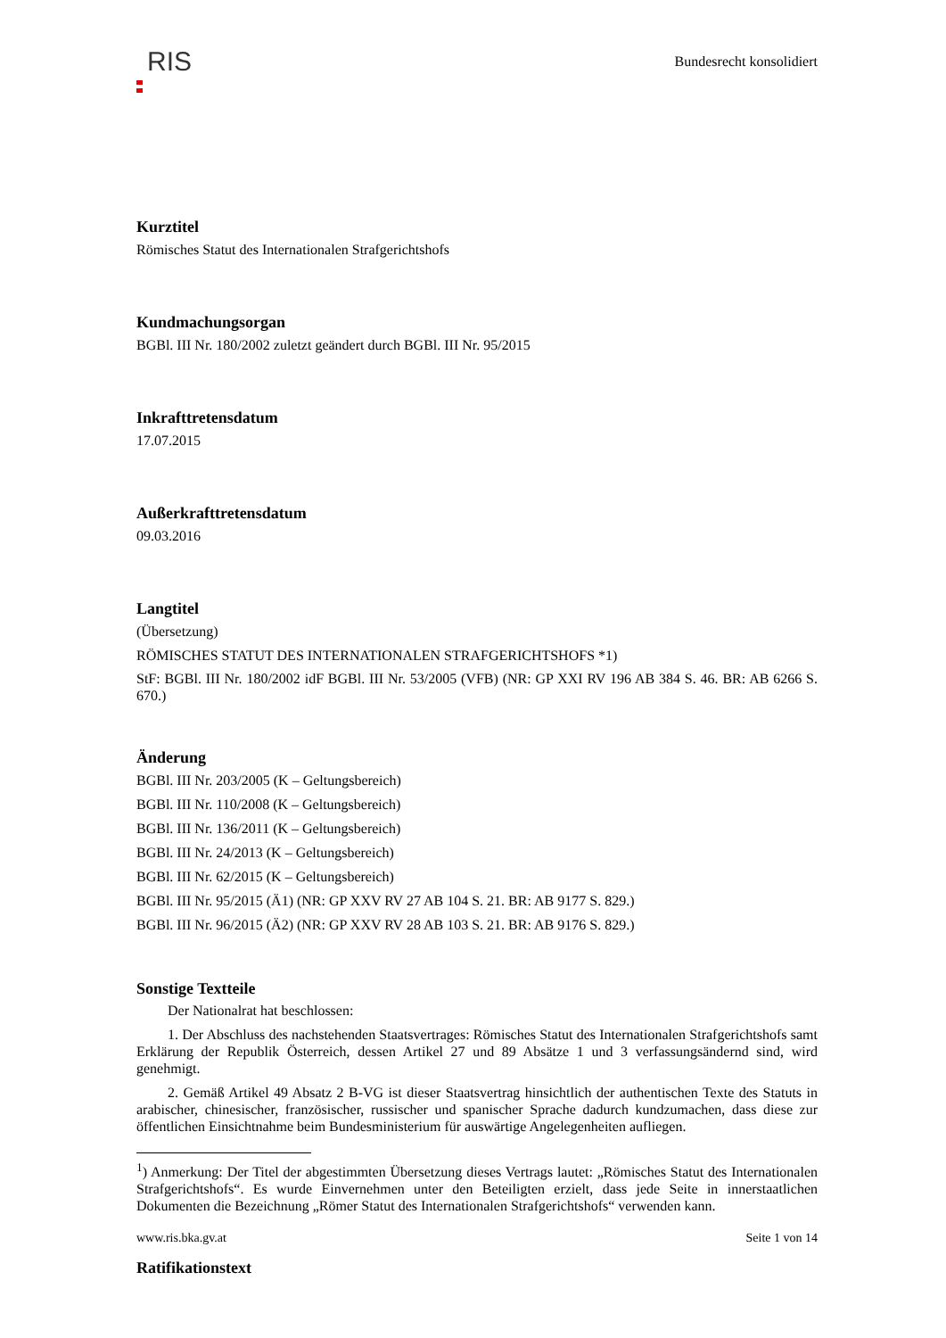RIS
Bundesrecht konsolidiert
Kurztitel
Römisches Statut des Internationalen Strafgerichtshofs
Kundmachungsorgan
BGBl. III Nr. 180/2002 zuletzt geändert durch BGBl. III Nr. 95/2015
Inkrafttretensdatum
17.07.2015
Außerkrafttretensdatum
09.03.2016
Langtitel
(Übersetzung)
RÖMISCHES STATUT DES INTERNATIONALEN STRAFGERICHTSHOFS *1)
StF: BGBl. III Nr. 180/2002 idF BGBl. III Nr. 53/2005 (VFB) (NR: GP XXI RV 196 AB 384 S. 46. BR: AB 6266 S. 670.)
Änderung
BGBl. III Nr. 203/2005 (K – Geltungsbereich)
BGBl. III Nr. 110/2008 (K – Geltungsbereich)
BGBl. III Nr. 136/2011 (K – Geltungsbereich)
BGBl. III Nr. 24/2013 (K – Geltungsbereich)
BGBl. III Nr. 62/2015 (K – Geltungsbereich)
BGBl. III Nr. 95/2015 (Ä1) (NR: GP XXV RV 27 AB 104 S. 21. BR: AB 9177 S. 829.)
BGBl. III Nr. 96/2015 (Ä2) (NR: GP XXV RV 28 AB 103 S. 21. BR: AB 9176 S. 829.)
Sonstige Textteile
Der Nationalrat hat beschlossen:
1. Der Abschluss des nachstehenden Staatsvertrages: Römisches Statut des Internationalen Strafgerichtshofs samt Erklärung der Republik Österreich, dessen Artikel 27 und 89 Absätze 1 und 3 verfassungsändernd sind, wird genehmigt.
2. Gemäß Artikel 49 Absatz 2 B-VG ist dieser Staatsvertrag hinsichtlich der authentischen Texte des Statuts in arabischer, chinesischer, französischer, russischer und spanischer Sprache dadurch kundzumachen, dass diese zur öffentlichen Einsichtnahme beim Bundesministerium für auswärtige Angelegenheiten aufliegen.
<sup>1</sup>) Anmerkung: Der Titel der abgestimmten Übersetzung dieses Vertrags lautet: „Römisches Statut des Internationalen Strafgerichtshofs“. Es wurde Einvernehmen unter den Beteiligten erzielt, dass jede Seite in innerstaatlichen Dokumenten die Bezeichnung „Römer Statut des Internationalen Strafgerichtshofs“ verwenden kann.
Ratifikationstext
www.ris.bka.gv.at Seite 1 von 14